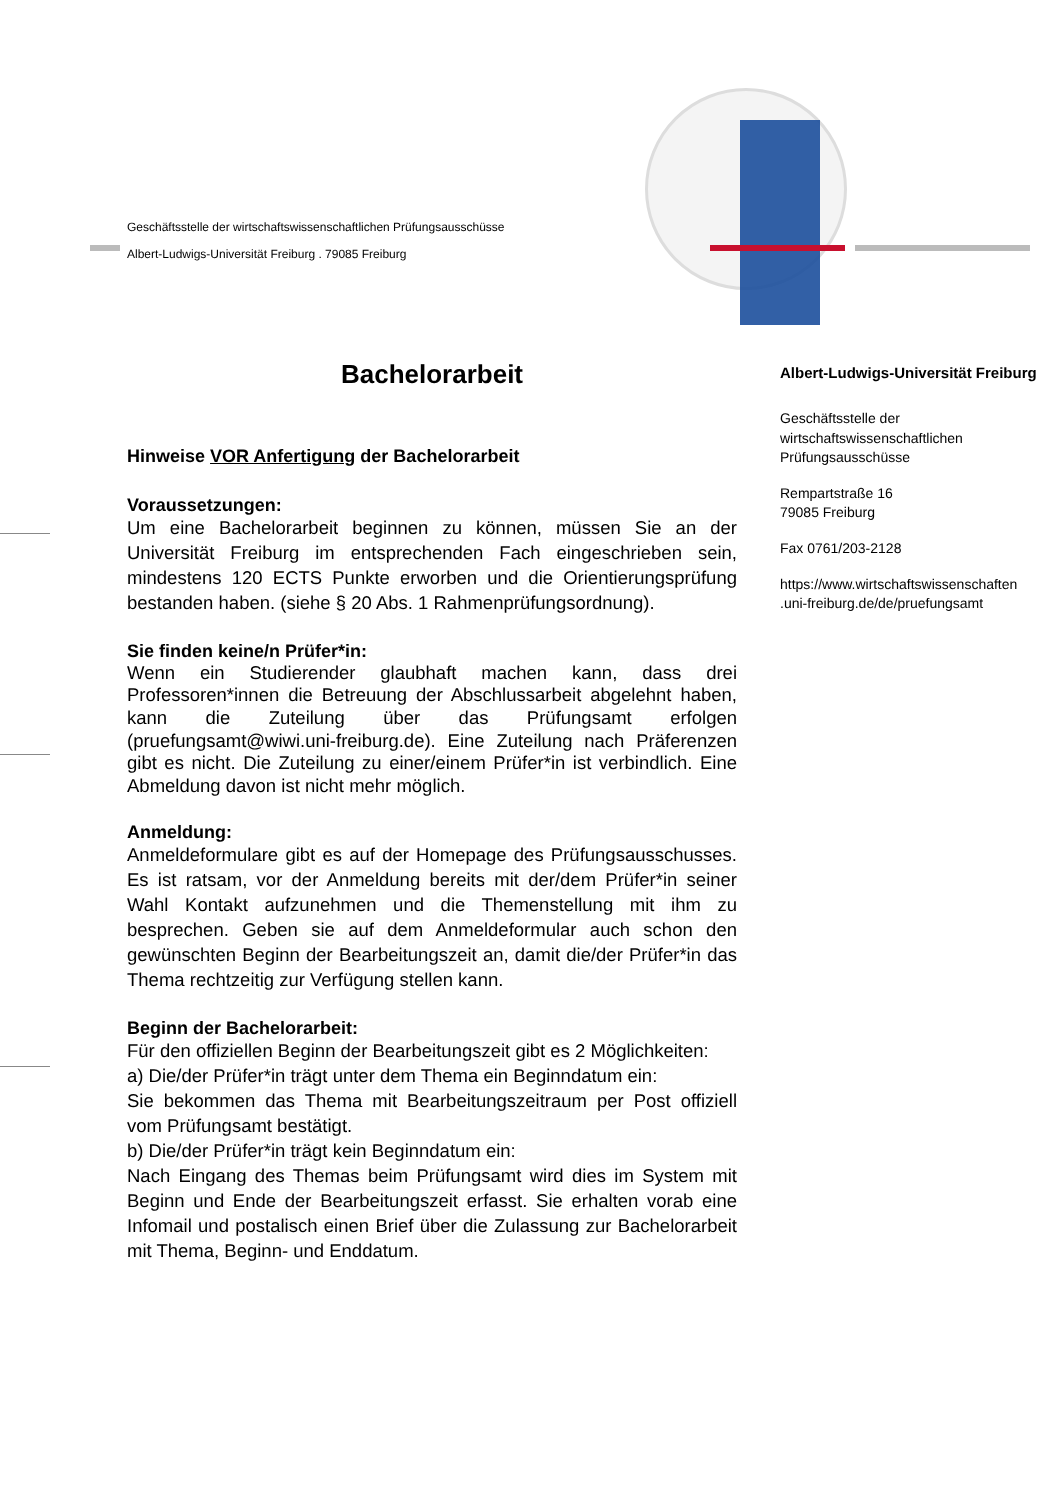Geschäftsstelle der wirtschaftswissenschaftlichen Prüfungsausschüsse
Albert-Ludwigs-Universität Freiburg . 79085 Freiburg
Bachelorarbeit
Hinweise VOR Anfertigung der Bachelorarbeit
Voraussetzungen:
Um eine Bachelorarbeit beginnen zu können, müssen Sie an der Universität Freiburg im entsprechenden Fach eingeschrieben sein, mindestens 120 ECTS Punkte erworben und die Orientierungsprüfung bestanden haben. (siehe § 20 Abs. 1 Rahmenprüfungsordnung).
Sie finden keine/n Prüfer*in:
Wenn ein Studierender glaubhaft machen kann, dass drei Professoren*innen die Betreuung der Abschlussarbeit abgelehnt haben, kann die Zuteilung über das Prüfungsamt erfolgen (pruefungsamt@wiwi.uni-freiburg.de). Eine Zuteilung nach Präferenzen gibt es nicht. Die Zuteilung zu einer/einem Prüfer*in ist verbindlich. Eine Abmeldung davon ist nicht mehr möglich.
Anmeldung:
Anmeldeformulare gibt es auf der Homepage des Prüfungsausschusses. Es ist ratsam, vor der Anmeldung bereits mit der/dem Prüfer*in seiner Wahl Kontakt aufzunehmen und die Themenstellung mit ihm zu besprechen. Geben sie auf dem Anmeldeformular auch schon den gewünschten Beginn der Bearbeitungszeit an, damit die/der Prüfer*in das Thema rechtzeitig zur Verfügung stellen kann.
Beginn der Bachelorarbeit:
Für den offiziellen Beginn der Bearbeitungszeit gibt es 2 Möglichkeiten:
a) Die/der Prüfer*in trägt unter dem Thema ein Beginndatum ein:
Sie bekommen das Thema mit Bearbeitungszeitraum per Post offiziell vom Prüfungsamt bestätigt.
b) Die/der Prüfer*in trägt kein Beginndatum ein:
Nach Eingang des Themas beim Prüfungsamt wird dies im System mit Beginn und Ende der Bearbeitungszeit erfasst. Sie erhalten vorab eine Infomail und postalisch einen Brief über die Zulassung zur Bachelorarbeit mit Thema, Beginn- und Enddatum.
Albert-Ludwigs-Universität Freiburg
Geschäftsstelle der wirtschaftswissenschaftlichen Prüfungsausschüsse
Rempartstraße 16
79085 Freiburg
Fax 0761/203-2128
https://www.wirtschaftswissenschaften .uni-freiburg.de/de/pruefungsamt